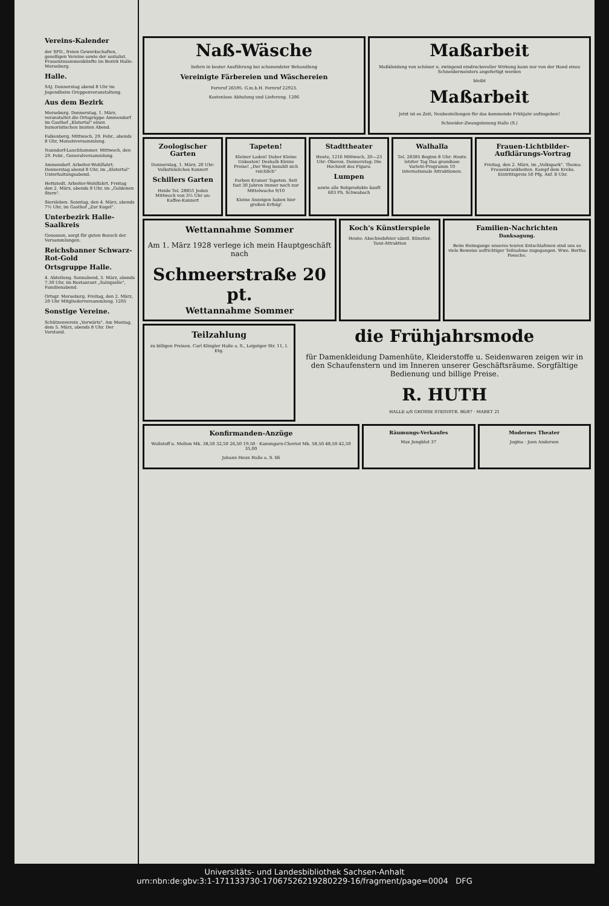Vereins-Kalender
der SPD., freien Gewerkschaften, geselligen Vereine sowie der sozialist. Frauenzusammenkünfte im Bezirk Halle-Merseburg.
Halle.
SAJ. Donnerstag abend 8 Uhr im Jugendheim Gruppenveranstaltung.
Aus dem Bezirk
Merseburg. Donnerstag, 1. März, veranstaltet die Ortsgruppe Ammendorf im Gasthof „Elstertal" einen humoristischen bunten Abend.
Falkenberg. Mittwoch, 29. Febr., abends 8 Uhr, Monatsversammlung.
Naundorf-Lauchhammer. Mittwoch, den 29. Febr., Generalversammlung.
Ammendorf. Arbeiter-Wohlfahrt. Donnerstag abend 8 Uhr, im „Elstertal" Unterhaltungsabend.
Hettstedt. Arbeiter-Wohlfahrt. Freitag den 2. März, abends 8 Uhr, im „Goldenen Stern".
Siersleben. Sonntag, den 4. März, abends 7½ Uhr, im Gasthof „Zur Kugel".
Unterbezirk Halle-Saalkreis
Genossen, sorgt für guten Besuch der Versammlungen.
Reichsbanner Schwarz-Rot-Gold
Ortsgruppe Halle.
4. Abteilung. Sonnabend, 3. März, abends 7.30 Uhr, im Restaurant „Salzquelle", Familienabend.
Ortsgr. Merseburg. Freitag, den 2. März, 20 Uhr Mitgliederversammlung. 1205
Sonstige Vereine.
Schützenverein „Vorwärts". Am Montag, dem 5. März, abends 8 Uhr. Der Vorstand.
Naß-Wäsche
liefern in bester Ausführung bei schonendster Behandlung
Vereinigte Färbereien und Wäschereien
Fernruf 26595. G.m.b.H. Fernruf 22923.
Kostenlose Abholung und Lieferung. 1206
Maßarbeit
Maßkleidung von schöner u. zwingend eindrucksvoller Wirkung kann nur von der Hand eines Schneidermeisters angefertigt werden
bleibt
Maßarbeit
Jetzt ist es Zeit, Neubestellungen für das kommende Frühjahr aufzugeben!
Schneider-Zwangsinnung Halle (S.)
Zoologischer Garten
Donnerstag, 1. März, 20 Uhr: Volkstümliches Konzert
Schillers Garten
Heide Tel. 28851 Jeden Mittwoch von 3½ Uhr an: Kaffee-Konzert
Tapeten!
Kleiner Laden! Daher Kleine Unkosten! Deshalb Kleine Preise! „Der Weg bezahlt sich reichlich"
Farben Kramer Tapeten. Seit fast 30 Jahren immer noch nur Mittelwache 9/10
Kleine Anzeigen haben hier großen Erfolg!
Stadttheater
Heute, 1216 Mittwoch, 20—23 Uhr: Oberon. Donnerstag: Die Hochzeit des Figaro.
Lumpen
sowie alle Rohprodukte kauft 603 Ph. Schwabach
Walhalla
Tel. 28385 Beginn 8 Uhr: Heute letzter Tag Das grandiose Varieté-Programm 10 internationale Attraktionen.
Frauen-Lichtbilder-Aufklärungs-Vortrag
Freitag, den 2. März, im „Volkspark". Thema: Frauenkrankheiten. Kampf dem Krebs. Eintrittspreis 50 Pfg. Anf. 8 Uhr.
Wettannahme Sommer
Am 1. März 1928 verlege ich mein Hauptgeschäft nach
Schmeerstraße 20 pt.
Wettannahme Sommer
Koch's Künstlerspiele
Heute: Abschiedsfeier sämtl. Künstler. Tanz-Attraktion
Familien-Nachrichten
Danksagung.
Beim Heimgange unseres teuren Entschlafenen sind uns so viele Beweise aufrichtiger Teilnahme zugegangen. Wwe. Bertha Poesche.
Teilzahlung
zu billigen Preisen. Carl Klingler Halle a. S., Leipziger Str. 11, I. Etg.
die Frühjahrsmode
für Damenkleidung Damenhüte, Kleiderstoffe u. Seidenwaren zeigen wir in den Schaufenstern und im Inneren unserer Geschäftsräume. Sorgfältige Bedienung und billige Preise.
R. HUTH
HALLE a/S GROSSE STEINSTR. 86/87 · MARKT 21
Konfirmanden-Anzüge
Wollstoff u. Melton Mk. 38,50 32,50 26,50 19,50 · Kammgarn-Cheviot Mk. 58,50 48,50 42,50 35,00
Johann Heun Halle a. S. 66
Räumungs-Verkaufes
Max Jungblut 37
Modernes Theater
Jogina · Joen Andersen
Universitäts- und Landesbibliothek Sachsen-Anhalt
urn:nbn:de:gbv:3:1-171133730-17067526219280229-16/fragment/page=0004 DFG